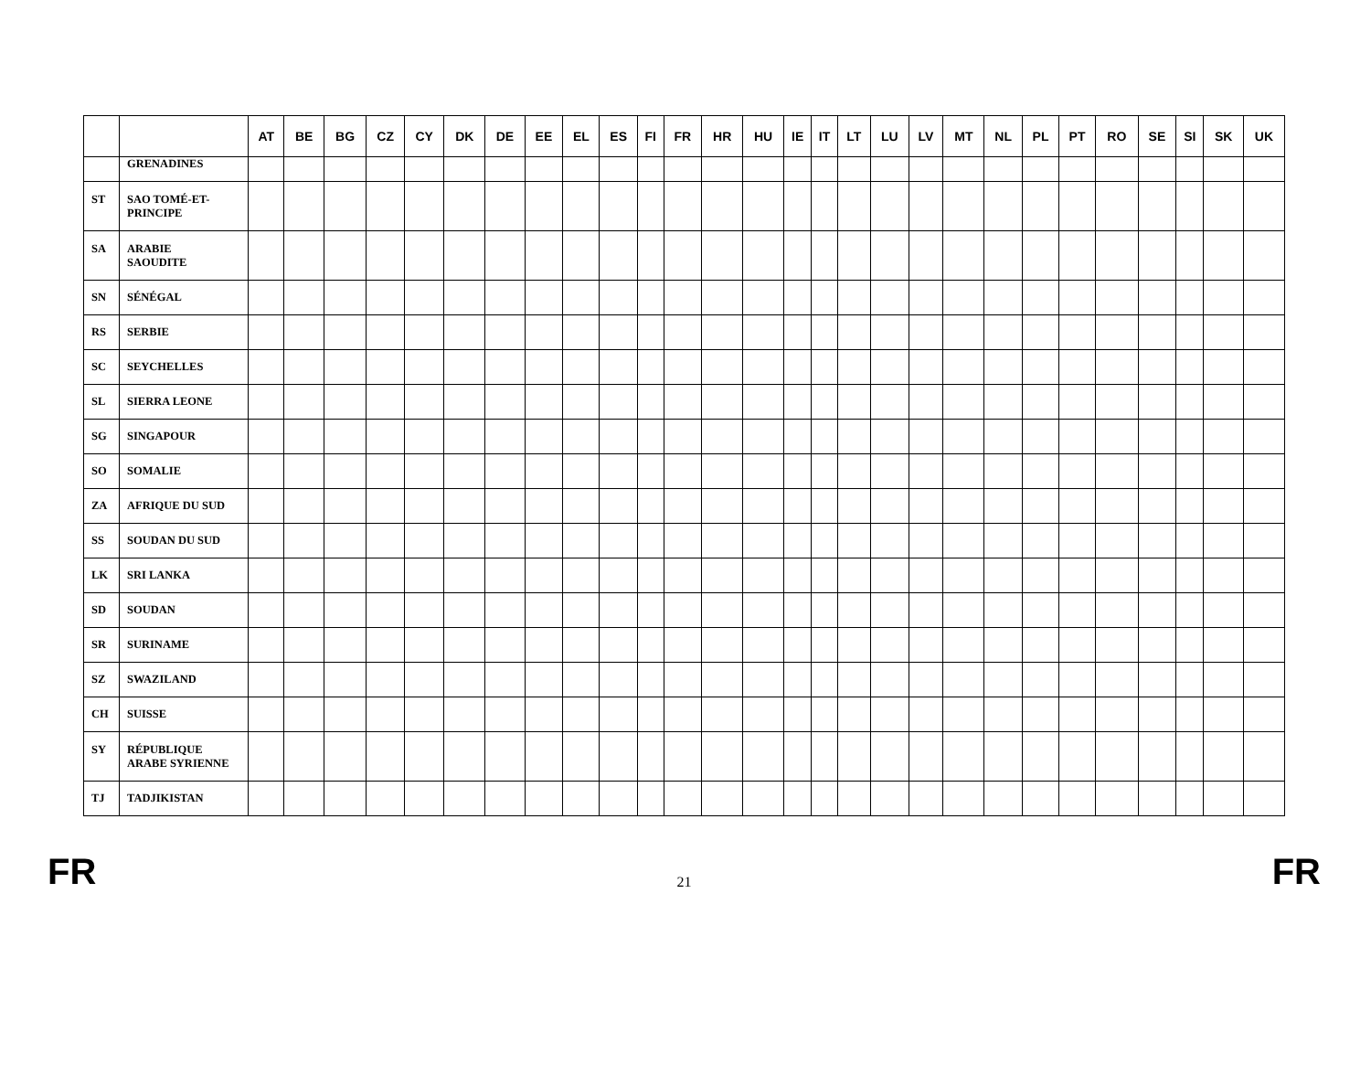| | | AT | BE | BG | CZ | CY | DK | DE | EE | EL | ES | FI | FR | HR | HU | IE | IT | LT | LU | LV | MT | NL | PL | PT | RO | SE | SI | SK | UK |
| --- | --- | --- | --- | --- | --- | --- | --- | --- | --- | --- | --- | --- | --- | --- | --- | --- | --- | --- | --- | --- | --- | --- | --- | --- | --- | --- | --- | --- | --- |
| | GRENADINES | | | | | | | | | | | | | | | | | | | | | | | | | | | | |
| ST | SAO TOMÉ-ET- PRINCIPE | | | | | | | | | | | | | | | | | | | | | | | | | | | | |
| SA | ARABIE SAOUDITE | | | | | | | | | | | | | | | | | | | | | | | | | | | | |
| SN | SÉNÉGAL | | | | | | | | | | | | | | | | | | | | | | | | | | | | |
| RS | SERBIE | | | | | | | | | | | | | | | | | | | | | | | | | | | | |
| SC | SEYCHELLES | | | | | | | | | | | | | | | | | | | | | | | | | | | | |
| SL | SIERRA LEONE | | | | | | | | | | | | | | | | | | | | | | | | | | | | |
| SG | SINGAPOUR | | | | | | | | | | | | | | | | | | | | | | | | | | | | |
| SO | SOMALIE | | | | | | | | | | | | | | | | | | | | | | | | | | | | |
| ZA | AFRIQUE DU SUD | | | | | | | | | | | | | | | | | | | | | | | | | | | | |
| SS | SOUDAN DU SUD | | | | | | | | | | | | | | | | | | | | | | | | | | | | |
| LK | SRI LANKA | | | | | | | | | | | | | | | | | | | | | | | | | | | | |
| SD | SOUDAN | | | | | | | | | | | | | | | | | | | | | | | | | | | | |
| SR | SURINAME | | | | | | | | | | | | | | | | | | | | | | | | | | | | |
| SZ | SWAZILAND | | | | | | | | | | | | | | | | | | | | | | | | | | | | |
| CH | SUISSE | | | | | | | | | | | | | | | | | | | | | | | | | | | | |
| SY | RÉPUBLIQUE ARABE SYRIENNE | | | | | | | | | | | | | | | | | | | | | | | | | | | | |
| TJ | TADJIKISTAN | | | | | | | | | | | | | | | | | | | | | | | | | | | | |
FR 21 FR